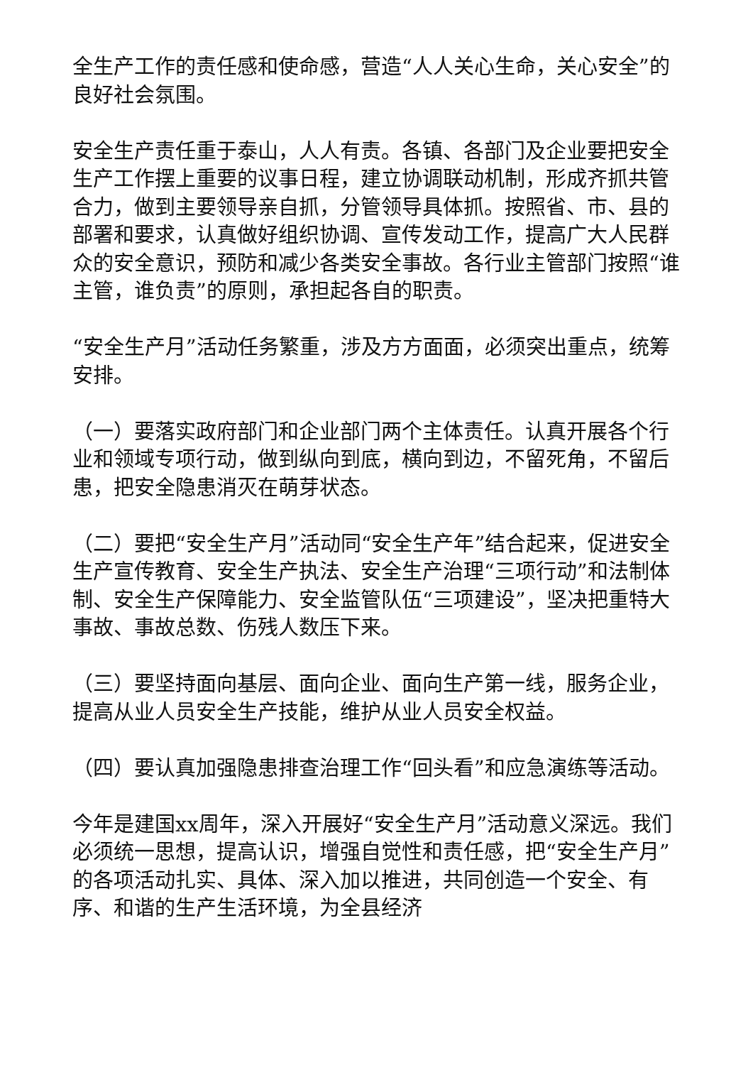全生产工作的责任感和使命感，营造“人人关心生命，关心安全”的良好社会氛围。
安全生产责任重于泰山，人人有责。各镇、各部门及企业要把安全生产工作摆上重要的议事日程，建立协调联动机制，形成齐抓共管合力，做到主要领导亲自抓，分管领导具体抓。按照省、市、县的部署和要求，认真做好组织协调、宣传发动工作，提高广大人民群众的安全意识，预防和减少各类安全事故。各行业主管部门按照“谁主管，谁负责”的原则，承担起各自的职责。
“安全生产月”活动任务繁重，涉及方方面面，必须突出重点，统筹安排。
（一）要落实政府部门和企业部门两个主体责任。认真开展各个行业和领域专项行动，做到纵向到底，横向到边，不留死角，不留后患，把安全隐患消灭在萌芽状态。
（二）要把“安全生产月”活动同“安全生产年”结合起来，促进安全生产宣传教育、安全生产执法、安全生产治理“三项行动”和法制体制、安全生产保障能力、安全监管队伍“三项建设”，坚决把重特大事故、事故总数、伤残人数压下来。
（三）要坚持面向基层、面向企业、面向生产第一线，服务企业，提高从业人员安全生产技能，维护从业人员安全权益。
（四）要认真加强隐患排查治理工作“回头看”和应急演练等活动。
今年是建国xx周年，深入开展好“安全生产月”活动意义深远。我们必须统一思想，提高认识，增强自觉性和责任感，把“安全生产月”的各项活动扎实、具体、深入加以推进，共同创造一个安全、有序、和谐的生产生活环境，为全县经济